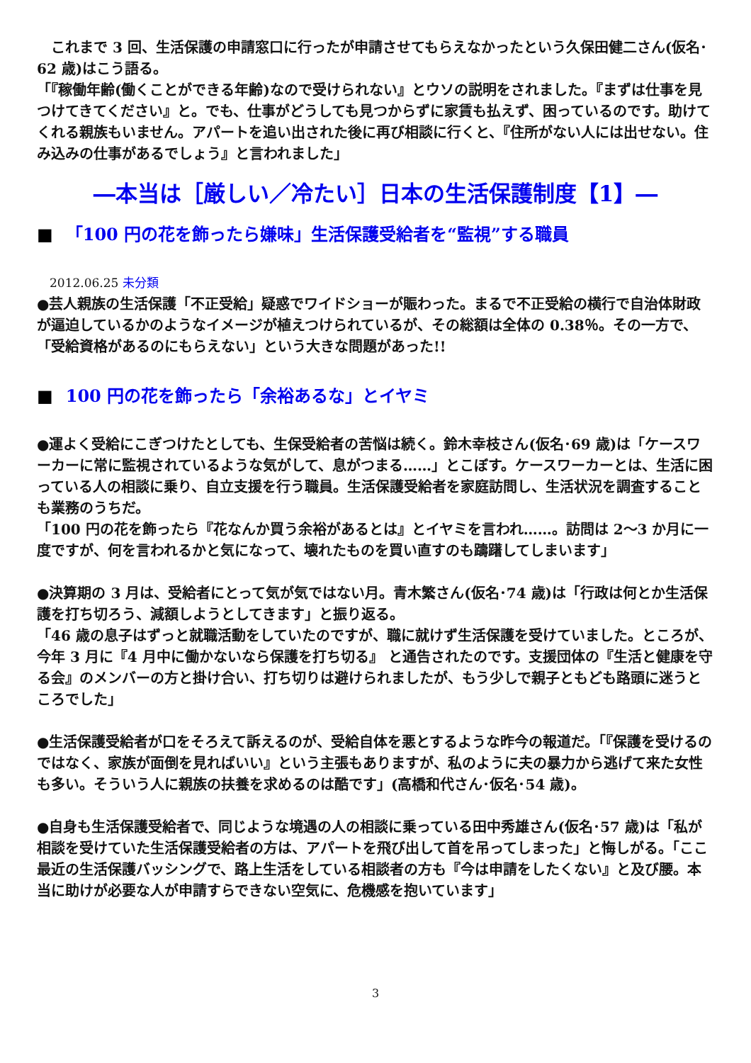これまで 3 回、生活保護の申請窓口に行ったが申請させてもらえなかったという久保田健二さん(仮名･62 歳)はこう語る。
「『稼働年齢(働くことができる年齢)なので受けられない』とウソの説明をされました。『まずは仕事を見つけてきてください』と。でも、仕事がどうしても見つからずに家賃も払えず、困っているのです。助けてくれる親族もいません。アパートを追い出された後に再び相談に行くと、『住所がない人には出せない。住み込みの仕事があるでしょう』と言われました」
―本当は［厳しい／冷たい］日本の生活保護制度【1】―
■ 「100 円の花を飾ったら嫌味」生活保護受給者を“監視”する職員
2012.06.25 未分類
●芸人親族の生活保護「不正受給」疑惑でワイドショーが賑わった。まるで不正受給の横行で自治体財政が逼迫しているかのようなイメージが植えつけられているが、その総額は全体の 0.38％。その一方で、「受給資格があるのにもらえない」という大きな問題があった!!
■ 100 円の花を飾ったら「余裕あるな」とイヤミ
●運よく受給にこぎつけたとしても、生保受給者の苦悩は続く。鈴木幸枝さん(仮名･69 歳)は「ケースワーカーに常に監視されているような気がして、息がつまる……」とこぼす。ケースワーカーとは、生活に困っている人の相談に乗り、自立支援を行う職員。生活保護受給者を家庭訪問し、生活状況を調査することも業務のうちだ。
「100 円の花を飾ったら『花なんか買う余裕があるとは』とイヤミを言われ……。訪問は 2～3 か月に一度ですが、何を言われるかと気になって、壊れたものを買い直すのも躊躇してしまいます」
●決算期の 3 月は、受給者にとって気が気ではない月。青木繁さん(仮名･74 歳)は「行政は何とか生活保護を打ち切ろう、減額しようとしてきます」と振り返る。
「46 歳の息子はずっと就職活動をしていたのですが、職に就けず生活保護を受けていました。ところが、今年 3 月に『4 月中に働かないなら保護を打ち切る』 と通告されたのです。支援団体の『生活と健康を守る会』のメンバーの方と掛け合い、打ち切りは避けられましたが、もう少しで親子ともども路頭に迷うところでした」
●生活保護受給者が口をそろえて訴えるのが、受給自体を悪とするような昨今の報道だ。「『保護を受けるのではなく、家族が面倒を見ればいい』という主張もありますが、私のように夫の暴力から逃げて来た女性も多い。そういう人に親族の扶養を求めるのは酷です」(高橋和代さん･仮名･54 歳)。
●自身も生活保護受給者で、同じような境遇の人の相談に乗っている田中秀雄さん(仮名･57 歳)は「私が相談を受けていた生活保護受給者の方は、アパートを飛び出して首を吊ってしまった」と悔しがる。「ここ最近の生活保護バッシングで、路上生活をしている相談者の方も『今は申請をしたくない』と及び腰。本当に助けが必要な人が申請すらできない空気に、危機感を抱いています」
3